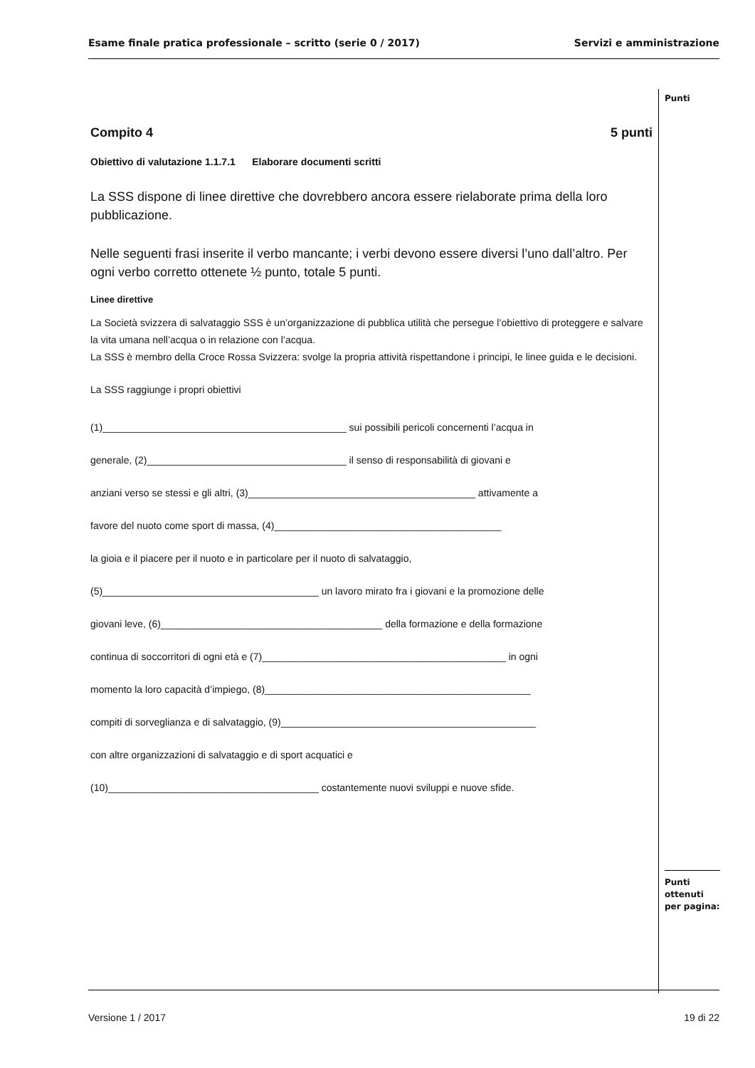Esame finale pratica professionale – scritto (serie 0 / 2017) Servizi e amministrazione
Punti
Compito 4 5 punti
Obiettivo di valutazione 1.1.7.1 Elaborare documenti scritti
La SSS dispone di linee direttive che dovrebbero ancora essere rielaborate prima della loro pubblicazione.
Nelle seguenti frasi inserite il verbo mancante; i verbi devono essere diversi l’uno dall’altro. Per ogni verbo corretto ottenete ½ punto, totale 5 punti.
Linee direttive
La Società svizzera di salvataggio SSS è un’organizzazione di pubblica utilità che persegue l’obiettivo di proteggere e salvare la vita umana nell’acqua o in relazione con l’acqua.
La SSS è membro della Croce Rossa Svizzera: svolge la propria attività rispettandone i principi, le linee guida e le decisioni.
La SSS raggiunge i propri obiettivi
(1)____________________________________________ sui possibili pericoli concernenti l’acqua in
generale, (2)____________________________________ il senso di responsabilità di giovani e
anziani verso se stessi e gli altri, (3)_________________________________________ attivamente a
favore del nuoto come sport di massa, (4)_________________________________________
la gioia e il piacere per il nuoto e in particolare per il nuoto di salvataggio,
(5)_______________________________________ un lavoro mirato fra i giovani e la promozione delle
giovani leve, (6)________________________________________ della formazione e della formazione
continua di soccorritori di ogni età e (7)____________________________________________ in ogni
momento la loro capacità d’impiego, (8)________________________________________________
compiti di sorveglianza e di salvataggio, (9)______________________________________________
con altre organizzazioni di salvataggio e di sport acquatici e
(10)______________________________________ costantemente nuovi sviluppi e nuove sfide.
Punti
ottenuti
per pagina:
Versione 1 / 2017 19 di 22